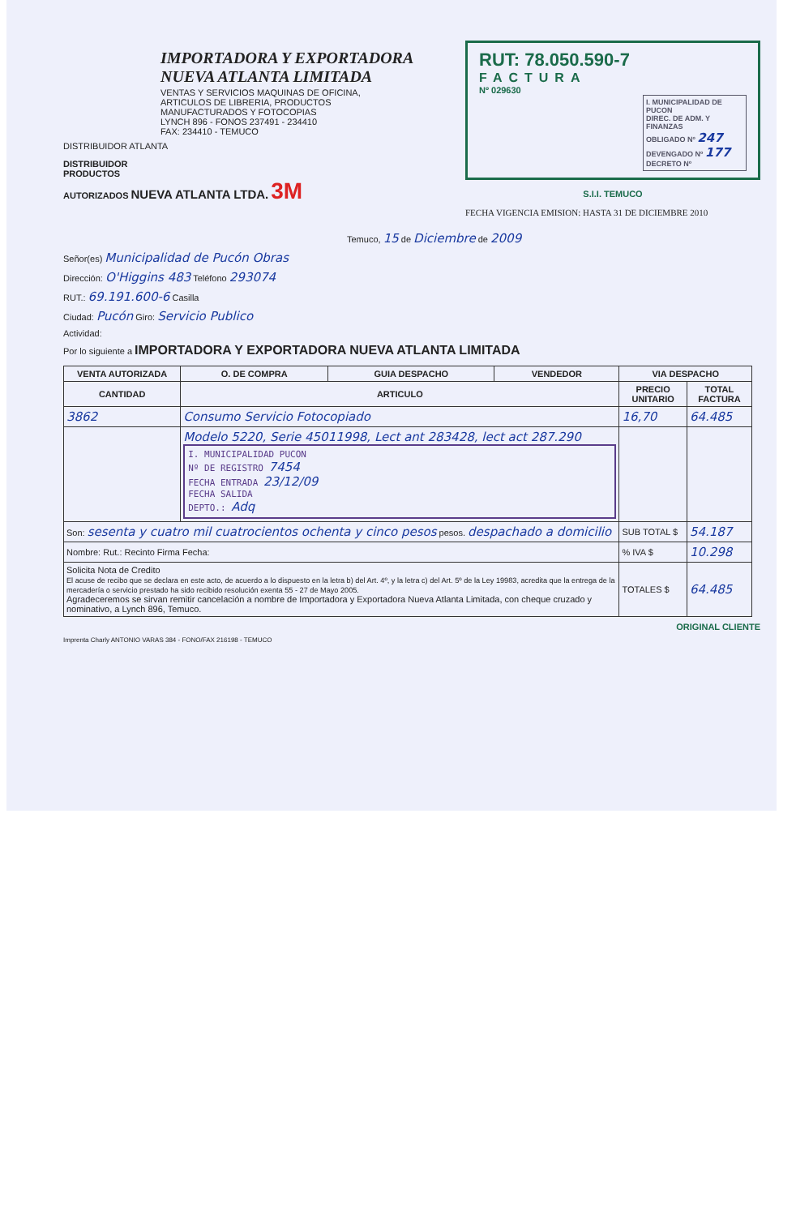IMPORTADORA Y EXPORTADORA
NUEVA ATLANTA LIMITADA
VENTAS Y SERVICIOS MAQUINAS DE OFICINA,
ARTICULOS DE LIBRERIA, PRODUCTOS
MANUFACTURADOS Y FOTOCOPIAS
LYNCH 896 - FONOS 237491 - 234410
FAX: 234410 - TEMUCO
DISTRIBUIDOR ATLANTA
DISTRIBUIDOR
PRODUCTOS
AUTORIZADOS NUEVA ATLANTA LTDA. 3M
RUT: 78.050.590-7
FACTURA
Nº 029630
I. MUNICIPALIDAD DE PUCON
DIREC. DE ADM. Y FINANZAS
OBLIGADO Nº 247
DEVENGADO Nº 177
DECRETO Nº
S.I.I. TEMUCO
FECHA VIGENCIA EMISION: HASTA 31 DE DICIEMBRE 2010
Temuco, 15 de Diciembre de 2009
Señor(es) Municipalidad de Pucón Obras
Dirección: O'Higgins 483 Teléfono 293074
RUT.: 69.191.600-6 Casilla
Ciudad: Pucón Giro: Servicio Publico
Actividad:
Por lo siguiente a IMPORTADORA Y EXPORTADORA NUEVA ATLANTA LIMITADA
| VENTA AUTORIZADA | O. DE COMPRA | GUIA DESPACHO | VENDEDOR | VIA DESPACHO | |
| --- | --- | --- | --- | --- | --- |
| CANTIDAD | ARTICULO | | | PRECIO UNITARIO | TOTAL FACTURA |
| 3862 | Consumo Servicio Fotocopiado | | | 16,70 | 64.485 |
| | Modelo 5220, Serie 45011998, Lect ant 283428, lect act 287.290 I. MUNICIPALIDAD PUCON Nº DE REGISTRO 7454 FECHA ENTRADA 23/12/09 FECHA SALIDA DEPTO.: Adq | | | | |
| Son: sesenta y cuatro mil cuatrocientos ochenta y cinco pesos pesos. despachado a domicilio | | | | SUB TOTAL $ | 54.187 |
| Nombre: Rut.: Recinto Firma Fecha: | | | | % IVA $ | 10.298 |
| Solicita Nota de Credito El acuse de recibo que se declara en este acto, de acuerdo a lo dispuesto en la letra b) del Art. 4º, y la letra c) del Art. 5º de la Ley 19983, acredita que la entrega de la mercadería o servicio prestado ha sido recibido resolución exenta 55 - 27 de Mayo 2005. Agradeceremos se sirvan remitir cancelación a nombre de Importadora y Exportadora Nueva Atlanta Limitada, con cheque cruzado y nominativo, a Lynch 896, Temuco. | | | | TOTALES $ | 64.485 |
ORIGINAL CLIENTE
Imprenta Charly ANTONIO VARAS 384 - FONO/FAX 216198 - TEMUCO